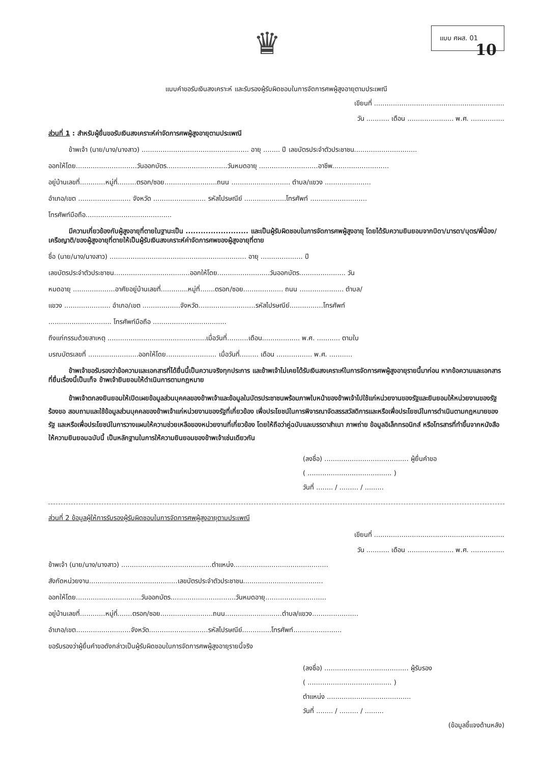♛
แบบ ศผส. 01
10
แบบคำขอรับเงินสงเคราะห์ และรับรองผู้รับผิดชอบในการจัดการศพผู้สูงอายุตามประเพณี
เขียนที่ ..............................................................
วัน ........... เดือน ...................... พ.ศ. ................
ส่วนที่ 1 : สำหรับผู้ยื่นขอรับเงินสงเคราะห์ค่าจัดการศพผู้สูงอายุตามประเพณี
ข้าพเจ้า (นาย/นาง/นางสาว) ................................................... อายุ ........ ปี เลขบัตรประจำตัวประชาชน..............................
ออกให้โดย.............................วันออกบัตร.............................วันหมดอายุ ............................อาชีพ...........................
อยู่บ้านเลขที่............หมู่ที่.........ตรอก/ซอย.........................ถนน ............................ ตำบล/แขวง ......................
อำเภอ/เขต ......................... จังหวัด ......................... รหัสไปรษณีย์ ....................โทรศัพท์ ...........................
โทรศัพท์มือถือ.........................................
มีความเกี่ยวข้องกับผู้สูงอายุที่ตายในฐานะเป็น ......................... และเป็นผู้รับผิดชอบในการจัดการศพผู้สูงอายุ โดยได้รับความยินยอมจากบิดา/มารดา/บุตร/พี่น้อง/เครือญาติ/ของผู้สูงอายุที่ตายให้เป็นผู้รับเงินสงเคราะห์ค่าจัดการศพของผู้สูงอายุที่ตาย
ชื่อ (นาย/นาง/นางสาว) ................................................................. อายุ .................... ปี
เลขบัตรประจำตัวประชาชน....................................ออกให้โดย.........................วันออกบัตร...................... วัน
หมดอายุ ....................อาศัยอยู่บ้านเลขที่.............หมู่ที่.......ตรอก/ซอย................... ถนน ..................... ตำบล/
แขวง ...................... อำเภอ/เขต ..................จังหวัด...........................รหัสไปรษณีย์................โทรศัพท์
.............................. โทรศัพท์มือถือ ...................................
ถึงแก่กรรมด้วยสาเหตุ ...............................................เมื่อวันที่..........เดือน.................. พ.ศ. ........... ตามใบ
มรณบัตรเลขที่ ........................ออกให้โดย........................ เมื่อวันที่......... เดือน ................. พ.ศ. ...........
ข้าพเจ้าขอรับรองว่าข้อความและเอกสารที่ได้ยื่นนี้เป็นความจริงทุกประการ และข้าพเจ้าไม่เคยได้รับเงินสงเคราะห์ในการจัดการศพผู้สูงอายุรายนี้มาก่อน หากข้อความและเอกสารที่ยื่นเรื่องนี้เป็นเท็จ ข้าพเจ้ายินยอมให้ดำเนินการตามกฎหมาย
ข้าพเจ้าตกลงยินยอมให้เปิดเผยข้อมูลส่วนบุคคลของข้าพเจ้าและข้อมูลในบัตรประชาชนพร้อมภาพใบหน้าของข้าพเจ้าไปใช้แก่หน่วยงานของรัฐและยินยอมให้หน่วยงานของรัฐร้องขอ สอบถามและใช้ข้อมูลส่วนบุคคลของข้าพเจ้าแก่หน่วยงานของรัฐที่เกี่ยวข้อง เพื่อประโยชน์ในการพิจารณาจัดสรรสวัสดิการและหรือเพื่อประโยชน์ในการดำเนินตามกฎหมายของรัฐ และหรือเพื่อประโยชน์ในการวางแผนให้ความช่วยเหลือของหน่วยงานที่เกี่ยวข้อง โดยให้ถือว่าคู่ฉบับและบรรดาสำเนา ภาพถ่าย ข้อมูลอิเล็กทรอนิกส์ หรือโทรสารที่ทำขึ้นจากหนังสือให้ความยินยอมฉบับนี้ เป็นหลักฐานในการให้ความยินยอมของข้าพเจ้าเช่นเดียวกัน
(ลงชื่อ) ........................................ ผู้ยื่นคำขอ
( ........................................ )
วันที่ ........ / ......... / .........
ส่วนที่ 2 ข้อมูลผู้ให้การรับรองผู้รับผิดชอบในการจัดการศพผู้สูงอายุตามประเพณี
เขียนที่ ..............................................................
วัน ........... เดือน ...................... พ.ศ. ................
ข้าพเจ้า (นาย/นาง/นางสาว) ...........................................ตำแหน่ง.............................................
สังกัดหน่วยงาน..........................................เลขบัตรประจำตัวประชาชน......................................
ออกให้โดย...............................วันออกบัตร...............................วันหมดอายุ.............................
อยู่บ้านเลขที่............หมู่ที่.......ตรอก/ซอย.........................ถนน...........................ตำบล/แขวง......................
อำเภอ/เขต..........................จังหวัด............................รหัสไปรษณีย์..............โทรศัพท์.......................
ขอรับรองว่าผู้ยื่นคำขอดังกล่าวเป็นผู้รับผิดชอบในการจัดการศพผู้สูงอายุรายนี้จริง
(ลงชื่อ) ........................................ ผู้รับรอง
( ........................................ )
ตำแหน่ง ........................................
วันที่ ........ / ......... / .........
(ข้อมูลชี้แจงด้านหลัง)